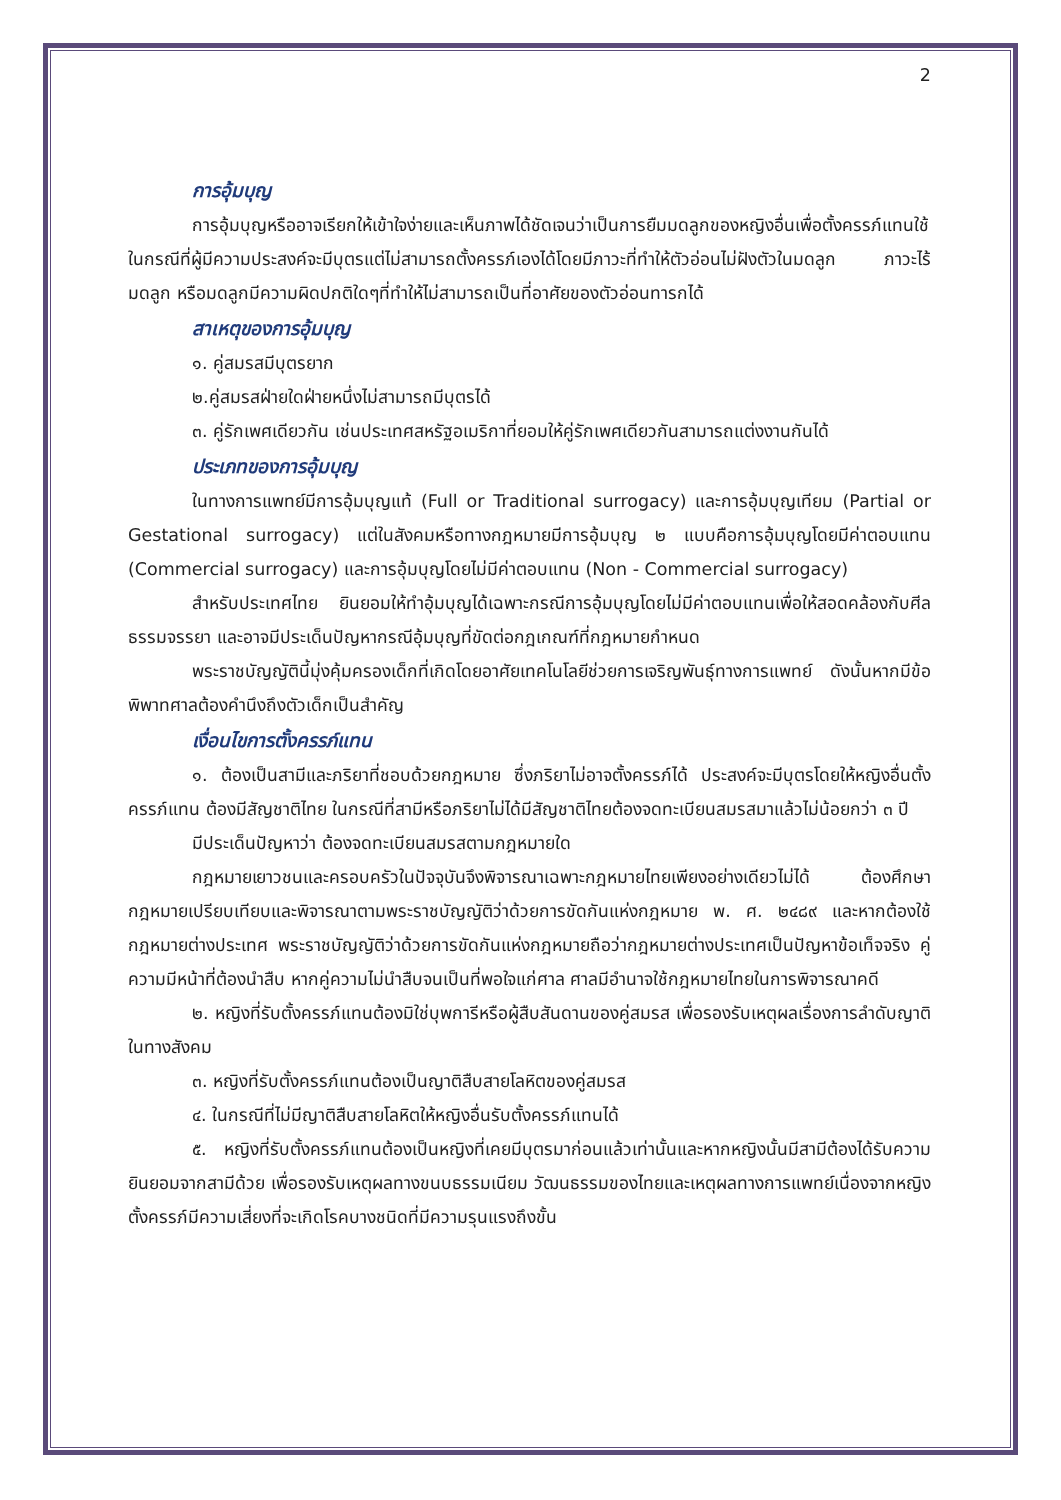2
การอุ้มบุญ
การอุ้มบุญหรืออาจเรียกให้เข้าใจง่ายและเห็นภาพได้ชัดเจนว่าเป็นการยืมมดลูกของหญิงอื่นเพื่อตั้งครรภ์แทนใช้ในกรณีที่ผู้มีความประสงค์จะมีบุตรแต่ไม่สามารถตั้งครรภ์เองได้โดยมีภาวะที่ทำให้ตัวอ่อนไม่ฝังตัวในมดลูก ภาวะไร้มดลูก หรือมดลูกมีความผิดปกติใดๆที่ทำให้ไม่สามารถเป็นที่อาศัยของตัวอ่อนทารกได้
สาเหตุของการอุ้มบุญ
๑. คู่สมรสมีบุตรยาก
๒.คู่สมรสฝ่ายใดฝ่ายหนึ่งไม่สามารถมีบุตรได้
๓. คู่รักเพศเดียวกัน เช่นประเทศสหรัฐอเมริกาที่ยอมให้คู่รักเพศเดียวกันสามารถแต่งงานกันได้
ประเภทของการอุ้มบุญ
ในทางการแพทย์มีการอุ้มบุญแท้ (Full or Traditional surrogacy) และการอุ้มบุญเทียม (Partial or Gestational surrogacy) แต่ในสังคมหรือทางกฎหมายมีการอุ้มบุญ ๒ แบบคือการอุ้มบุญโดยมีค่าตอบแทน (Commercial surrogacy) และการอุ้มบุญโดยไม่มีค่าตอบแทน (Non - Commercial surrogacy)
สำหรับประเทศไทย ยินยอมให้ทำอุ้มบุญได้เฉพาะกรณีการอุ้มบุญโดยไม่มีค่าตอบแทนเพื่อให้สอดคล้องกับศีลธรรมจรรยา และอาจมีประเด็นปัญหากรณีอุ้มบุญที่ขัดต่อกฎเกณฑ์ที่กฎหมายกำหนด
พระราชบัญญัตินี้มุ่งคุ้มครองเด็กที่เกิดโดยอาศัยเทคโนโลยีช่วยการเจริญพันธุ์ทางการแพทย์ ดังนั้นหากมีข้อพิพาทศาลต้องคำนึงถึงตัวเด็กเป็นสำคัญ
เงื่อนไขการตั้งครรภ์แทน
๑. ต้องเป็นสามีและภริยาที่ชอบด้วยกฎหมาย ซึ่งภริยาไม่อาจตั้งครรภ์ได้ ประสงค์จะมีบุตรโดยให้หญิงอื่นตั้งครรภ์แทน ต้องมีสัญชาติไทย ในกรณีที่สามีหรือภริยาไม่ได้มีสัญชาติไทยต้องจดทะเบียนสมรสมาแล้วไม่น้อยกว่า ๓ ปี
มีประเด็นปัญหาว่า ต้องจดทะเบียนสมรสตามกฎหมายใด
กฎหมายเยาวชนและครอบครัวในปัจจุบันจึงพิจารณาเฉพาะกฎหมายไทยเพียงอย่างเดียวไม่ได้ ต้องศึกษากฎหมายเปรียบเทียบและพิจารณาตามพระราชบัญญัติว่าด้วยการขัดกันแห่งกฎหมาย พ. ศ. ๒๔๘๙ และหากต้องใช้กฎหมายต่างประเทศ พระราชบัญญัติว่าด้วยการขัดกันแห่งกฎหมายถือว่ากฎหมายต่างประเทศเป็นปัญหาข้อเท็จจริง คู่ความมีหน้าที่ต้องนำสืบ หากคู่ความไม่นำสืบจนเป็นที่พอใจแก่ศาล ศาลมีอำนาจใช้กฎหมายไทยในการพิจารณาคดี
๒. หญิงที่รับตั้งครรภ์แทนต้องมิใช่บุพการีหรือผู้สืบสันดานของคู่สมรส เพื่อรองรับเหตุผลเรื่องการลำดับญาติในทางสังคม
๓. หญิงที่รับตั้งครรภ์แทนต้องเป็นญาติสืบสายโลหิตของคู่สมรส
๔. ในกรณีที่ไม่มีญาติสืบสายโลหิตให้หญิงอื่นรับตั้งครรภ์แทนได้
๕. หญิงที่รับตั้งครรภ์แทนต้องเป็นหญิงที่เคยมีบุตรมาก่อนแล้วเท่านั้นและหากหญิงนั้นมีสามีต้องได้รับความยินยอมจากสามีด้วย เพื่อรองรับเหตุผลทางขนบธรรมเนียม วัฒนธรรมของไทยและเหตุผลทางการแพทย์เนื่องจากหญิงตั้งครรภ์มีความเสี่ยงที่จะเกิดโรคบางชนิดที่มีความรุนแรงถึงขั้น